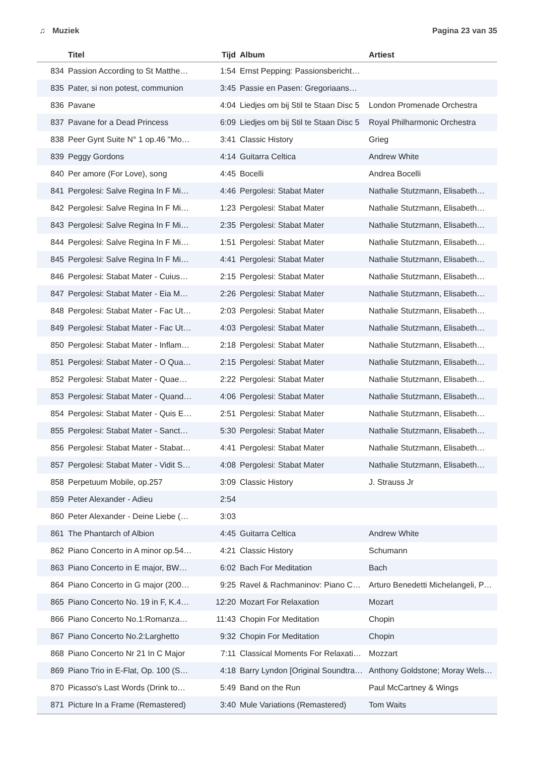♫ Muziek Pagina 23 van 35
| | Titel | Tijd | Album | Artiest |
| --- | --- | --- | --- | --- |
| 834 | Passion According to St Matthe… | 1:54 | Ernst Pepping: Passionsbericht… | |
| 835 | Pater, si non potest, communion | 3:45 | Passie en Pasen: Gregoriaans… | |
| 836 | Pavane | 4:04 | Liedjes om bij Stil te Staan Disc 5 | London Promenade Orchestra |
| 837 | Pavane for a Dead Princess | 6:09 | Liedjes om bij Stil te Staan Disc 5 | Royal Philharmonic Orchestra |
| 838 | Peer Gynt Suite N° 1 op.46 "Mo… | 3:41 | Classic History | Grieg |
| 839 | Peggy Gordons | 4:14 | Guitarra Celtica | Andrew White |
| 840 | Per amore (For Love), song | 4:45 | Bocelli | Andrea Bocelli |
| 841 | Pergolesi: Salve Regina In F Mi… | 4:46 | Pergolesi: Stabat Mater | Nathalie Stutzmann, Elisabeth… |
| 842 | Pergolesi: Salve Regina In F Mi… | 1:23 | Pergolesi: Stabat Mater | Nathalie Stutzmann, Elisabeth… |
| 843 | Pergolesi: Salve Regina In F Mi… | 2:35 | Pergolesi: Stabat Mater | Nathalie Stutzmann, Elisabeth… |
| 844 | Pergolesi: Salve Regina In F Mi… | 1:51 | Pergolesi: Stabat Mater | Nathalie Stutzmann, Elisabeth… |
| 845 | Pergolesi: Salve Regina In F Mi… | 4:41 | Pergolesi: Stabat Mater | Nathalie Stutzmann, Elisabeth… |
| 846 | Pergolesi: Stabat Mater - Cuius… | 2:15 | Pergolesi: Stabat Mater | Nathalie Stutzmann, Elisabeth… |
| 847 | Pergolesi: Stabat Mater - Eia M… | 2:26 | Pergolesi: Stabat Mater | Nathalie Stutzmann, Elisabeth… |
| 848 | Pergolesi: Stabat Mater - Fac Ut… | 2:03 | Pergolesi: Stabat Mater | Nathalie Stutzmann, Elisabeth… |
| 849 | Pergolesi: Stabat Mater - Fac Ut… | 4:03 | Pergolesi: Stabat Mater | Nathalie Stutzmann, Elisabeth… |
| 850 | Pergolesi: Stabat Mater - Inflam… | 2:18 | Pergolesi: Stabat Mater | Nathalie Stutzmann, Elisabeth… |
| 851 | Pergolesi: Stabat Mater - O Qua… | 2:15 | Pergolesi: Stabat Mater | Nathalie Stutzmann, Elisabeth… |
| 852 | Pergolesi: Stabat Mater - Quae… | 2:22 | Pergolesi: Stabat Mater | Nathalie Stutzmann, Elisabeth… |
| 853 | Pergolesi: Stabat Mater - Quand… | 4:06 | Pergolesi: Stabat Mater | Nathalie Stutzmann, Elisabeth… |
| 854 | Pergolesi: Stabat Mater - Quis E… | 2:51 | Pergolesi: Stabat Mater | Nathalie Stutzmann, Elisabeth… |
| 855 | Pergolesi: Stabat Mater - Sanct… | 5:30 | Pergolesi: Stabat Mater | Nathalie Stutzmann, Elisabeth… |
| 856 | Pergolesi: Stabat Mater - Stabat… | 4:41 | Pergolesi: Stabat Mater | Nathalie Stutzmann, Elisabeth… |
| 857 | Pergolesi: Stabat Mater - Vidit S… | 4:08 | Pergolesi: Stabat Mater | Nathalie Stutzmann, Elisabeth… |
| 858 | Perpetuum Mobile, op.257 | 3:09 | Classic History | J. Strauss Jr |
| 859 | Peter Alexander - Adieu | 2:54 | | |
| 860 | Peter Alexander - Deine Liebe (… | 3:03 | | |
| 861 | The Phantarch of Albion | 4:45 | Guitarra Celtica | Andrew White |
| 862 | Piano Concerto in A minor op.54… | 4:21 | Classic History | Schumann |
| 863 | Piano Concerto in E major, BW… | 6:02 | Bach For Meditation | Bach |
| 864 | Piano Concerto in G major (200… | 9:25 | Ravel & Rachmaninov: Piano C… | Arturo Benedetti Michelangeli, P… |
| 865 | Piano Concerto No. 19 in F, K.4… | 12:20 | Mozart For Relaxation | Mozart |
| 866 | Piano Concerto No.1:Romanza… | 11:43 | Chopin For Meditation | Chopin |
| 867 | Piano Concerto No.2:Larghetto | 9:32 | Chopin For Meditation | Chopin |
| 868 | Piano Concerto Nr 21 In C Major | 7:11 | Classical Moments For Relaxati… | Mozzart |
| 869 | Piano Trio in E-Flat, Op. 100 (S… | 4:18 | Barry Lyndon [Original Soundtra… | Anthony Goldstone; Moray Wels… |
| 870 | Picasso's Last Words (Drink to… | 5:49 | Band on the Run | Paul McCartney & Wings |
| 871 | Picture In a Frame (Remastered) | 3:40 | Mule Variations (Remastered) | Tom Waits |